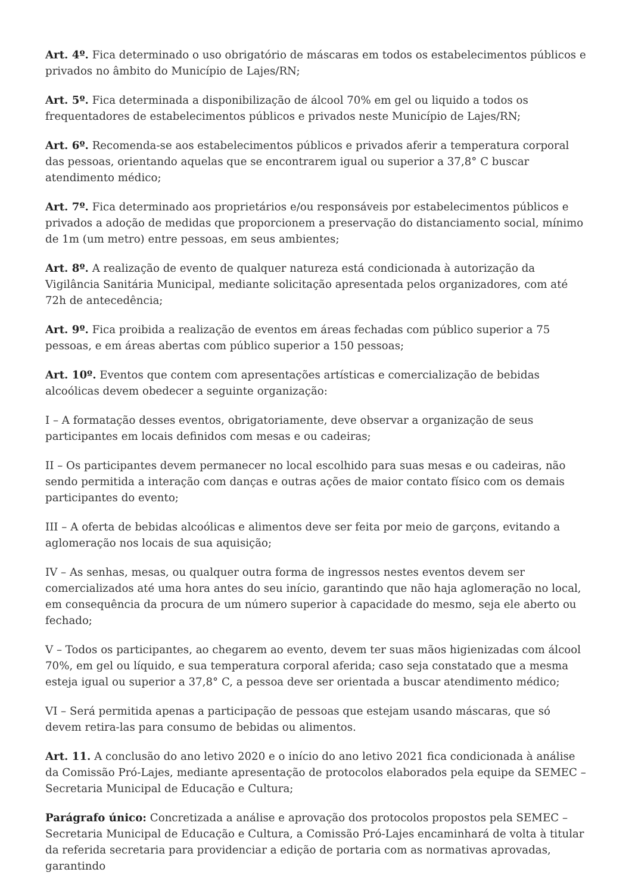Art. 4º. Fica determinado o uso obrigatório de máscaras em todos os estabelecimentos públicos e privados no âmbito do Município de Lajes/RN;
Art. 5º. Fica determinada a disponibilização de álcool 70% em gel ou liquido a todos os frequentadores de estabelecimentos públicos e privados neste Município de Lajes/RN;
Art. 6º. Recomenda-se aos estabelecimentos públicos e privados aferir a temperatura corporal das pessoas, orientando aquelas que se encontrarem igual ou superior a 37,8° C buscar atendimento médico;
Art. 7º. Fica determinado aos proprietários e/ou responsáveis por estabelecimentos públicos e privados a adoção de medidas que proporcionem a preservação do distanciamento social, mínimo de 1m (um metro) entre pessoas, em seus ambientes;
Art. 8º. A realização de evento de qualquer natureza está condicionada à autorização da Vigilância Sanitária Municipal, mediante solicitação apresentada pelos organizadores, com até 72h de antecedência;
Art. 9º. Fica proibida a realização de eventos em áreas fechadas com público superior a 75 pessoas, e em áreas abertas com público superior a 150 pessoas;
Art. 10º. Eventos que contem com apresentações artísticas e comercialização de bebidas alcoólicas devem obedecer a seguinte organização:
I – A formatação desses eventos, obrigatoriamente, deve observar a organização de seus participantes em locais definidos com mesas e ou cadeiras;
II – Os participantes devem permanecer no local escolhido para suas mesas e ou cadeiras, não sendo permitida a interação com danças e outras ações de maior contato físico com os demais participantes do evento;
III – A oferta de bebidas alcoólicas e alimentos deve ser feita por meio de garçons, evitando a aglomeração nos locais de sua aquisição;
IV – As senhas, mesas, ou qualquer outra forma de ingressos nestes eventos devem ser comercializados até uma hora antes do seu início, garantindo que não haja aglomeração no local, em consequência da procura de um número superior à capacidade do mesmo, seja ele aberto ou fechado;
V – Todos os participantes, ao chegarem ao evento, devem ter suas mãos higienizadas com álcool 70%, em gel ou líquido, e sua temperatura corporal aferida; caso seja constatado que a mesma esteja igual ou superior a 37,8° C, a pessoa deve ser orientada a buscar atendimento médico;
VI – Será permitida apenas a participação de pessoas que estejam usando máscaras, que só devem retira-las para consumo de bebidas ou alimentos.
Art. 11. A conclusão do ano letivo 2020 e o início do ano letivo 2021 fica condicionada à análise da Comissão Pró-Lajes, mediante apresentação de protocolos elaborados pela equipe da SEMEC – Secretaria Municipal de Educação e Cultura;
Parágrafo único: Concretizada a análise e aprovação dos protocolos propostos pela SEMEC – Secretaria Municipal de Educação e Cultura, a Comissão Pró-Lajes encaminhará de volta à titular da referida secretaria para providenciar a edição de portaria com as normativas aprovadas, garantindo